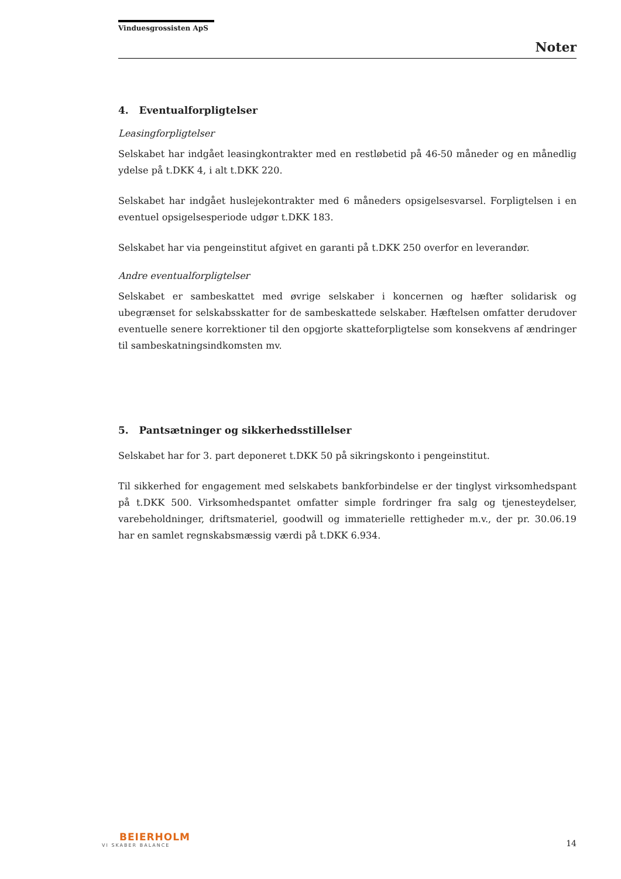Vinduesgrossisten ApS
Noter
4. Eventualforpligtelser
Leasingforpligtelser
Selskabet har indgået leasingkontrakter med en restløbetid på 46-50 måneder og en månedlig ydelse på t.DKK 4, i alt t.DKK 220.
Selskabet har indgået huslejekontrakter med 6 måneders opsigelsesvarsel. Forpligtelsen i en eventuel opsigelsesperiode udgør t.DKK 183.
Selskabet har via pengeinstitut afgivet en garanti på t.DKK 250 overfor en leverandør.
Andre eventualforpligtelser
Selskabet er sambeskattet med øvrige selskaber i koncernen og hæfter solidarisk og ubegrænset for selskabsskatter for de sambeskattede selskaber. Hæftelsen omfatter derudover eventuelle senere korrektioner til den opgjorte skatteforpligtelse som konsekvens af ændringer til sambeskatningsindkomsten mv.
5. Pantsætninger og sikkerhedsstillelser
Selskabet har for 3. part deponeret t.DKK 50 på sikringskonto i pengeinstitut.
Til sikkerhed for engagement med selskabets bankforbindelse er der tinglyst virksomhedspant på t.DKK 500. Virksomhedspantet omfatter simple fordringer fra salg og tjenesteydelser, varebeholdninger, driftsmateriel, goodwill og immaterielle rettigheder m.v., der pr. 30.06.19 har en samlet regnskabsmæssig værdi på t.DKK 6.934.
BEIERHOLM
VI SKABER BALANCE
14